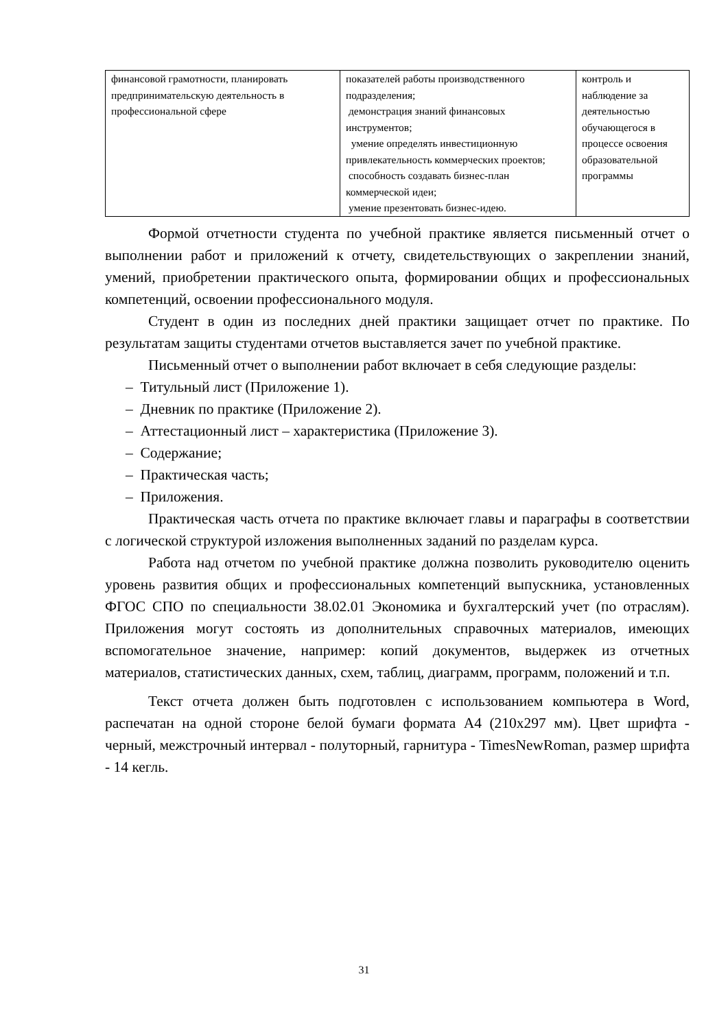| финансовой грамотности, планировать предпринимательскую деятельность в профессиональной сфере | показателей работы производственного подразделения; демонстрация знаний финансовых инструментов; умение определять инвестиционную привлекательность коммерческих проектов; способность создавать бизнес-план коммерческой идеи; умение презентовать бизнес-идею. | контроль и наблюдение за деятельностью обучающегося в процессе освоения образовательной программы |
Формой отчетности студента по учебной практике является письменный отчет о выполнении работ и приложений к отчету, свидетельствующих о закреплении знаний, умений, приобретении практического опыта, формировании общих и профессиональных компетенций, освоении профессионального модуля.
Студент в один из последних дней практики защищает отчет по практике. По результатам защиты студентами отчетов выставляется зачет по учебной практике.
Письменный отчет о выполнении работ включает в себя следующие разделы:
– Титульный лист (Приложение 1).
– Дневник по практике (Приложение 2).
– Аттестационный лист – характеристика (Приложение 3).
– Содержание;
– Практическая часть;
– Приложения.
Практическая часть отчета по практике включает главы и параграфы в соответствии с логической структурой изложения выполненных заданий по разделам курса.
Работа над отчетом по учебной практике должна позволить руководителю оценить уровень развития общих и профессиональных компетенций выпускника, установленных ФГОС СПО по специальности 38.02.01 Экономика и бухгалтерский учет (по отраслям). Приложения могут состоять из дополнительных справочных материалов, имеющих вспомогательное значение, например: копий документов, выдержек из отчетных материалов, статистических данных, схем, таблиц, диаграмм, программ, положений и т.п.
Текст отчета должен быть подготовлен с использованием компьютера в Word, распечатан на одной стороне белой бумаги формата А4 (210х297 мм). Цвет шрифта - черный, межстрочный интервал - полуторный, гарнитура - TimesNewRoman, размер шрифта - 14 кегль.
31